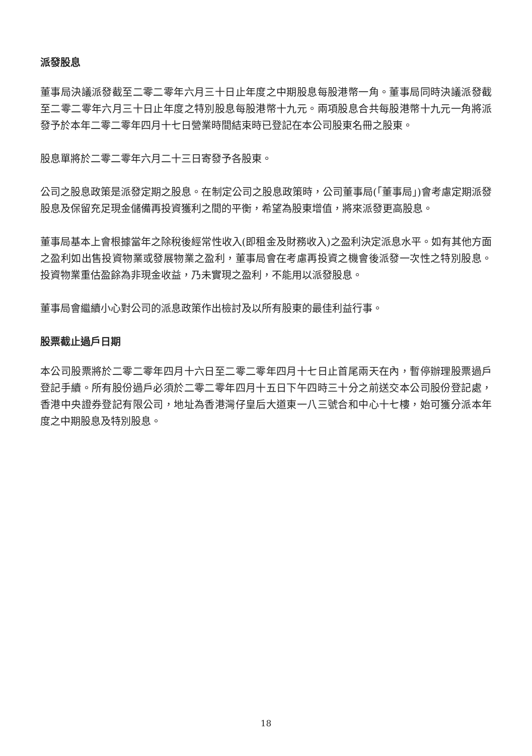派發股息
董事局決議派發截至二零二零年六月三十日止年度之中期股息每股港幣一角。董事局同時決議派發截至二零二零年六月三十日止年度之特別股息每股港幣十九元。兩項股息合共每股港幣十九元一角將派發予於本年二零二零年四月十七日營業時間結束時已登記在本公司股東名冊之股東。
股息單將於二零二零年六月二十三日寄發予各股東。
公司之股息政策是派發定期之股息。在制定公司之股息政策時，公司董事局(「董事局」)會考慮定期派發股息及保留充足現金儲備再投資獲利之間的平衡，希望為股東增值，將來派發更高股息。
董事局基本上會根據當年之除稅後經常性收入(即租金及財務收入)之盈利決定派息水平。如有其他方面之盈利如出售投資物業或發展物業之盈利，董事局會在考慮再投資之機會後派發一次性之特別股息。投資物業重估盈餘為非現金收益，乃未實現之盈利，不能用以派發股息。
董事局會繼續小心對公司的派息政策作出檢討及以所有股東的最佳利益行事。
股票截止過戶日期
本公司股票將於二零二零年四月十六日至二零二零年四月十七日止首尾兩天在內，暫停辦理股票過戶登記手續。所有股份過戶必須於二零二零年四月十五日下午四時三十分之前送交本公司股份登記處，香港中央證券登記有限公司，地址為香港灣仔皇后大道東一八三號合和中心十七樓，始可獲分派本年度之中期股息及特別股息。
18